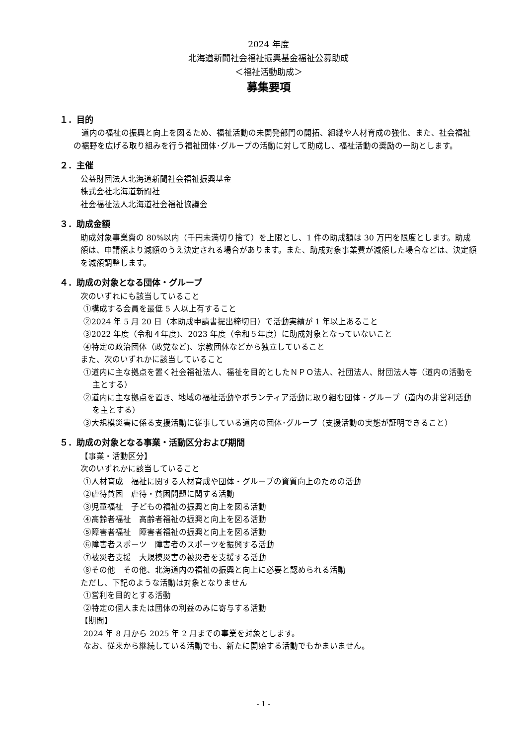2024 年度
北海道新聞社会福祉振興基金福祉公募助成
＜福祉活動助成＞
募集要項
１．目的
道内の福祉の振興と向上を図るため、福祉活動の未開発部門の開拓、組織や人材育成の強化、また、社会福祉の裾野を広げる取り組みを行う福祉団体･グループの活動に対して助成し、福祉活動の奨励の一助とします。
２．主催
公益財団法人北海道新聞社会福祉振興基金
株式会社北海道新聞社
社会福祉法人北海道社会福祉協議会
３．助成金額
助成対象事業費の 80%以内（千円未満切り捨て）を上限とし、1 件の助成額は 30 万円を限度とします。助成額は、申請額より減額のうえ決定される場合があります。また、助成対象事業費が減額した場合などは、決定額を減額調整します。
４．助成の対象となる団体・グループ
次のいずれにも該当していること
①構成する会員を最低 5 人以上有すること
②2024 年 5 月 20 日（本助成申請書提出締切日）で活動実績が 1 年以上あること
③2022 年度（令和４年度)、2023 年度（令和５年度）に助成対象となっていないこと
④特定の政治団体（政党など)、宗教団体などから独立していること
また、次のいずれかに該当していること
①道内に主な拠点を置く社会福祉法人、福祉を目的としたＮＰＯ法人、社団法人、財団法人等（道内の活動を主とする）
②道内に主な拠点を置き、地域の福祉活動やボランティア活動に取り組む団体・グループ（道内の非営利活動を主とする）
③大規模災害に係る支援活動に従事している道内の団体･グループ（支援活動の実態が証明できること）
５．助成の対象となる事業・活動区分および期間
【事業・活動区分】
次のいずれかに該当していること
①人材育成　福祉に関する人材育成や団体・グループの資質向上のための活動
②虐待貧困　虐待・貧困問題に関する活動
③児童福祉　子どもの福祉の振興と向上を図る活動
④高齢者福祉　高齢者福祉の振興と向上を図る活動
⑤障害者福祉　障害者福祉の振興と向上を図る活動
⑥障害者スポーツ　障害者のスポーツを振興する活動
⑦被災者支援　大規模災害の被災者を支援する活動
⑧その他　その他、北海道内の福祉の振興と向上に必要と認められる活動
ただし、下記のような活動は対象となりません
①営利を目的とする活動
②特定の個人または団体の利益のみに寄与する活動
【期間】
2024 年 8 月から 2025 年 2 月までの事業を対象とします。
なお、従来から継続している活動でも、新たに開始する活動でもかまいません。
- 1 -